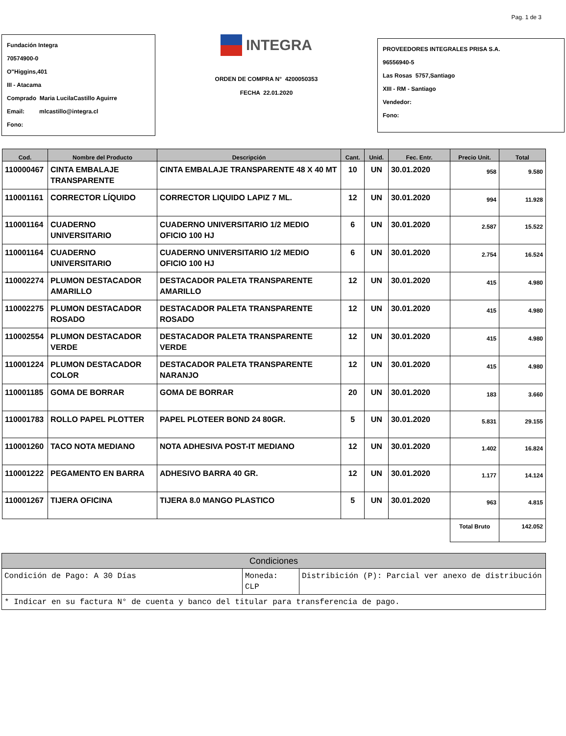Pag. 1 de 3
Fundación Integra
70574900-0
O"Higgins,401
III - Atacama
Comprado Maria LucilaCastillo Aguirre
Email: mlcastillo@integra.cl
Fono:
INTEGRA
ORDEN DE COMPRA N° 4200050353
FECHA 22.01.2020
PROVEEDORES INTEGRALES PRISA S.A.
96556940-5
Las Rosas 5757,Santiago
XIII - RM - Santiago
Vendedor:
Fono:
| Cod. | Nombre del Producto | Descripción | Cant. | Unid. | Fec. Entr. | Precio Unit. | Total |
| --- | --- | --- | --- | --- | --- | --- | --- |
| 110000467 | CINTA EMBALAJE TRANSPARENTE | CINTA EMBALAJE TRANSPARENTE 48 X 40 MT | 10 | UN | 30.01.2020 | 958 | 9.580 |
| 110001161 | CORRECTOR LÍQUIDO | CORRECTOR LIQUIDO LAPIZ 7 ML. | 12 | UN | 30.01.2020 | 994 | 11.928 |
| 110001164 | CUADERNO UNIVERSITARIO | CUADERNO UNIVERSITARIO 1/2 MEDIO OFICIO 100 HJ | 6 | UN | 30.01.2020 | 2.587 | 15.522 |
| 110001164 | CUADERNO UNIVERSITARIO | CUADERNO UNIVERSITARIO 1/2 MEDIO OFICIO 100 HJ | 6 | UN | 30.01.2020 | 2.754 | 16.524 |
| 110002274 | PLUMON DESTACADOR AMARILLO | DESTACADOR PALETA TRANSPARENTE AMARILLO | 12 | UN | 30.01.2020 | 415 | 4.980 |
| 110002275 | PLUMON DESTACADOR ROSADO | DESTACADOR PALETA TRANSPARENTE ROSADO | 12 | UN | 30.01.2020 | 415 | 4.980 |
| 110002554 | PLUMON DESTACADOR VERDE | DESTACADOR PALETA TRANSPARENTE VERDE | 12 | UN | 30.01.2020 | 415 | 4.980 |
| 110001224 | PLUMON DESTACADOR COLOR | DESTACADOR PALETA TRANSPARENTE NARANJO | 12 | UN | 30.01.2020 | 415 | 4.980 |
| 110001185 | GOMA DE BORRAR | GOMA DE BORRAR | 20 | UN | 30.01.2020 | 183 | 3.660 |
| 110001783 | ROLLO PAPEL PLOTTER | PAPEL PLOTEER BOND 24 80GR. | 5 | UN | 30.01.2020 | 5.831 | 29.155 |
| 110001260 | TACO NOTA MEDIANO | NOTA ADHESIVA POST-IT MEDIANO | 12 | UN | 30.01.2020 | 1.402 | 16.824 |
| 110001222 | PEGAMENTO EN BARRA | ADHESIVO BARRA 40 GR. | 12 | UN | 30.01.2020 | 1.177 | 14.124 |
| 110001267 | TIJERA OFICINA | TIJERA 8.0 MANGO PLASTICO | 5 | UN | 30.01.2020 | 963 | 4.815 |
| | | | | | | Total Bruto | 142.052 |
| Condiciones | | |
| Condición de Pago: A 30 Días | Moneda: CLP | Distribición (P): Parcial ver anexo de distribución |
| * Indicar en su factura N° de cuenta y banco del titular para transferencia de pago. | | |